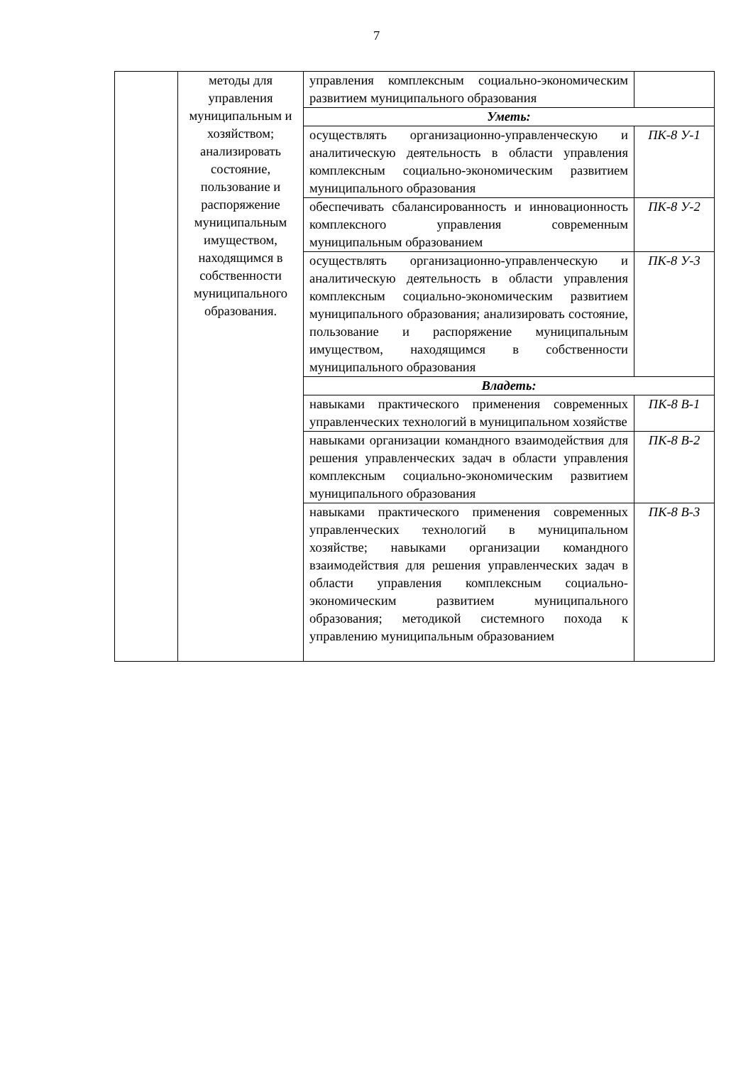7
| | методы для управления муниципальным и хозяйством; анализировать состояние, пользование и распоряжение муниципальным имуществом, находящимся в собственности муниципального образования. | управления комплексным социально-экономическим развитием муниципального образования | |
| | | Уметь: | |
| | | осуществлять организационно-управленческую и аналитическую деятельность в области управления комплексным социально-экономическим развитием муниципального образования | ПК-8 У-1 |
| | | обеспечивать сбалансированность и инновационность комплексного управления современным муниципальным образованием | ПК-8 У-2 |
| | | осуществлять организационно-управленческую и аналитическую деятельность в области управления комплексным социально-экономическим развитием муниципального образования; анализировать состояние, пользование и распоряжение муниципальным имуществом, находящимся в собственности муниципального образования | ПК-8 У-3 |
| | | Владеть: | |
| | | навыками практического применения современных управленческих технологий в муниципальном хозяйстве | ПК-8 В-1 |
| | | навыками организации командного взаимодействия для решения управленческих задач в области управления комплексным социально-экономическим развитием муниципального образования | ПК-8 В-2 |
| | | навыками практического применения современных управленческих технологий в муниципальном хозяйстве; навыками организации командного взаимодействия для решения управленческих задач в области управления комплексным социально-экономическим развитием муниципального образования; методикой системного похода к управлению муниципальным образованием | ПК-8 В-3 |